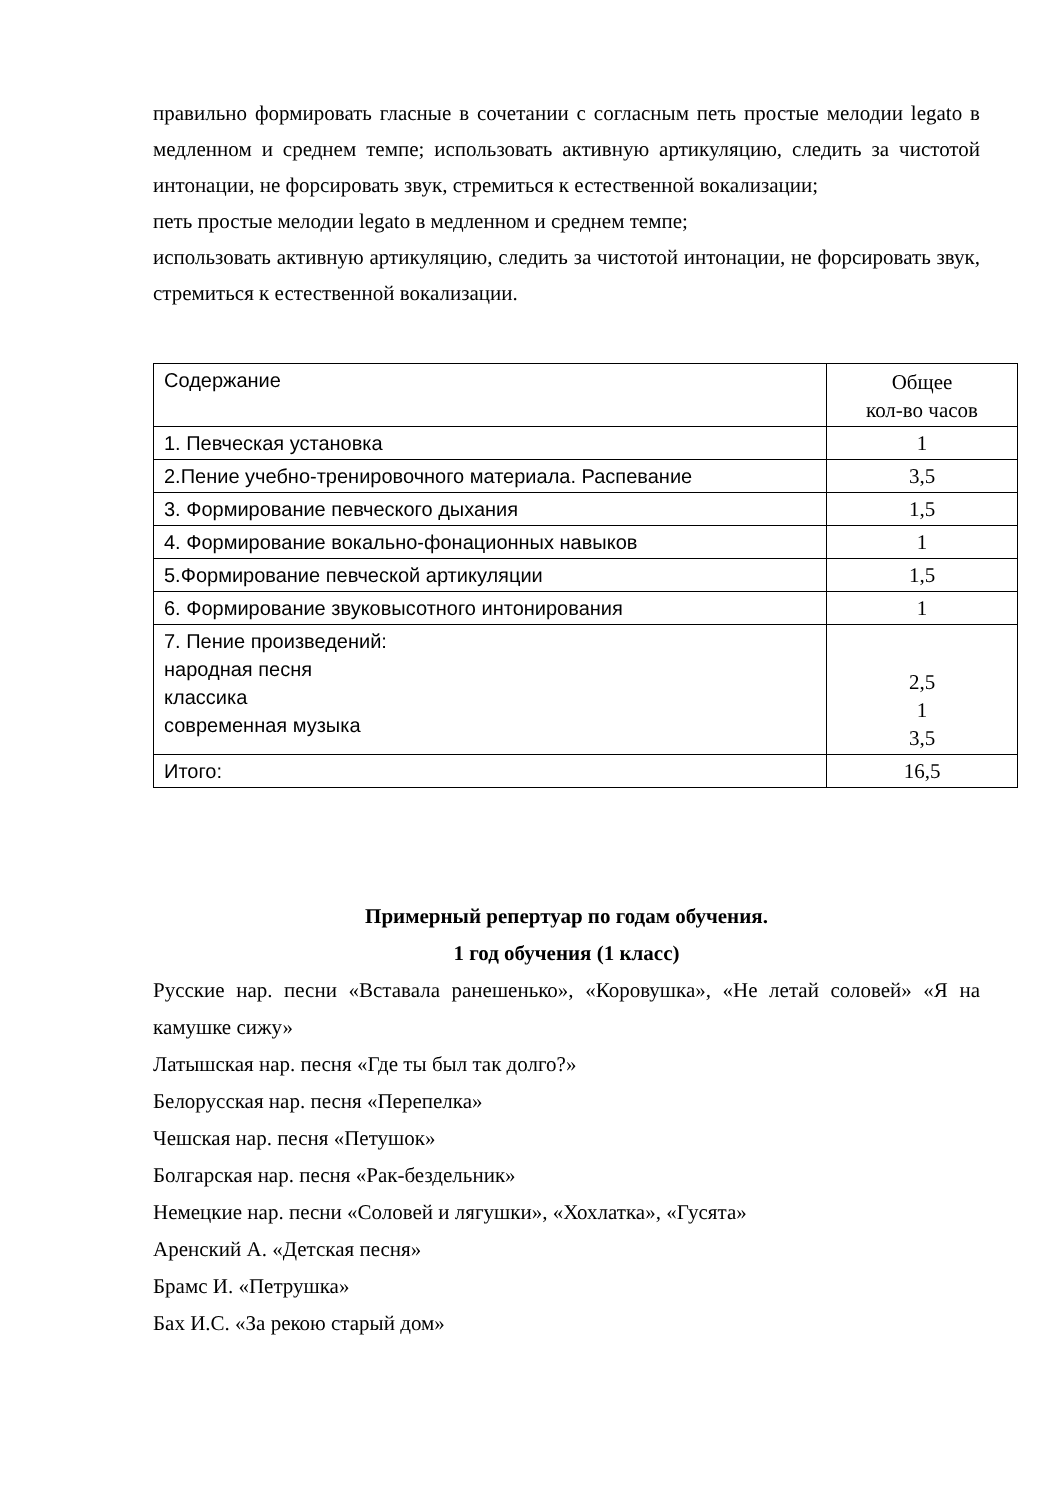правильно формировать гласные в сочетании с согласным петь простые мелодии legato в медленном и среднем темпе; использовать активную артикуляцию, следить за чистотой интонации, не форсировать звук, стремиться к естественной вокализации;
петь простые мелодии legato в медленном и среднем темпе;
использовать активную артикуляцию, следить за чистотой интонации, не форсировать звук, стремиться к естественной вокализации.
| Содержание | Общее кол-во часов |
| 1. Певческая установка | 1 |
| 2.Пение учебно-тренировочного материала. Распевание | 3,5 |
| 3. Формирование певческого дыхания | 1,5 |
| 4. Формирование вокально-фонационных навыков | 1 |
| 5.Формирование певческой артикуляции | 1,5 |
| 6. Формирование звуковысотного интонирования | 1 |
| 7. Пение произведений: народная песня классика современная музыка | 2,5 1 3,5 |
| Итого: | 16,5 |
Примерный репертуар по годам обучения.
1 год обучения (1 класс)
Русские нар. песни «Вставала ранешенько», «Коровушка», «Не летай соловей» «Я на камушке сижу»
Латышская нар. песня «Где ты был так долго?»
Белорусская нар. песня «Перепелка»
Чешская нар. песня «Петушок»
Болгарская нар. песня «Рак-бездельник»
Немецкие нар. песни «Соловей и лягушки», «Хохлатка», «Гусята»
Аренский А. «Детская песня»
Брамс И. «Петрушка»
Бах И.С. «За рекою старый дом»